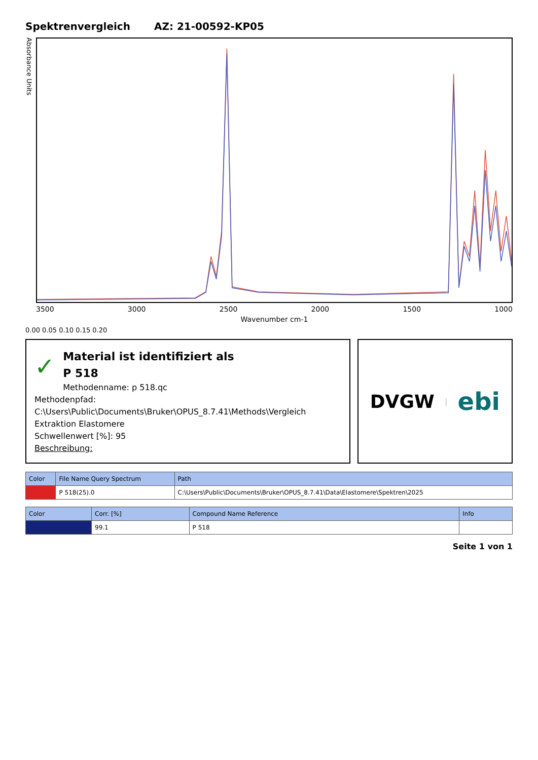Spektrenvergleich AZ: 21-00592-KP05
Absorbance Units
3500 3000 2500 2000 1500 1000
Wavenumber cm-1
0.00 0.05 0.10 0.15 0.20
✓ Material ist identifiziert als
P 518
Methodenname: p 518.qc
Methodenpfad: C:\Users\Public\Documents\Bruker\OPUS_8.7.41\Methods\Vergleich Extraktion Elastomere
Schwellenwert [%]: 95
Beschreibung:
DVGW | ebi
| Color | File Name Query Spectrum | Path |
| --- | --- | --- |
| | P 518(25).0 | C:\Users\Public\Documents\Bruker\OPUS_8.7.41\Data\Elastomere\Spektren\2025 |
| Color | Corr. [%] | Compound Name Reference | Info |
| --- | --- | --- | --- |
| | 99.1 | P 518 | |
Seite 1 von 1